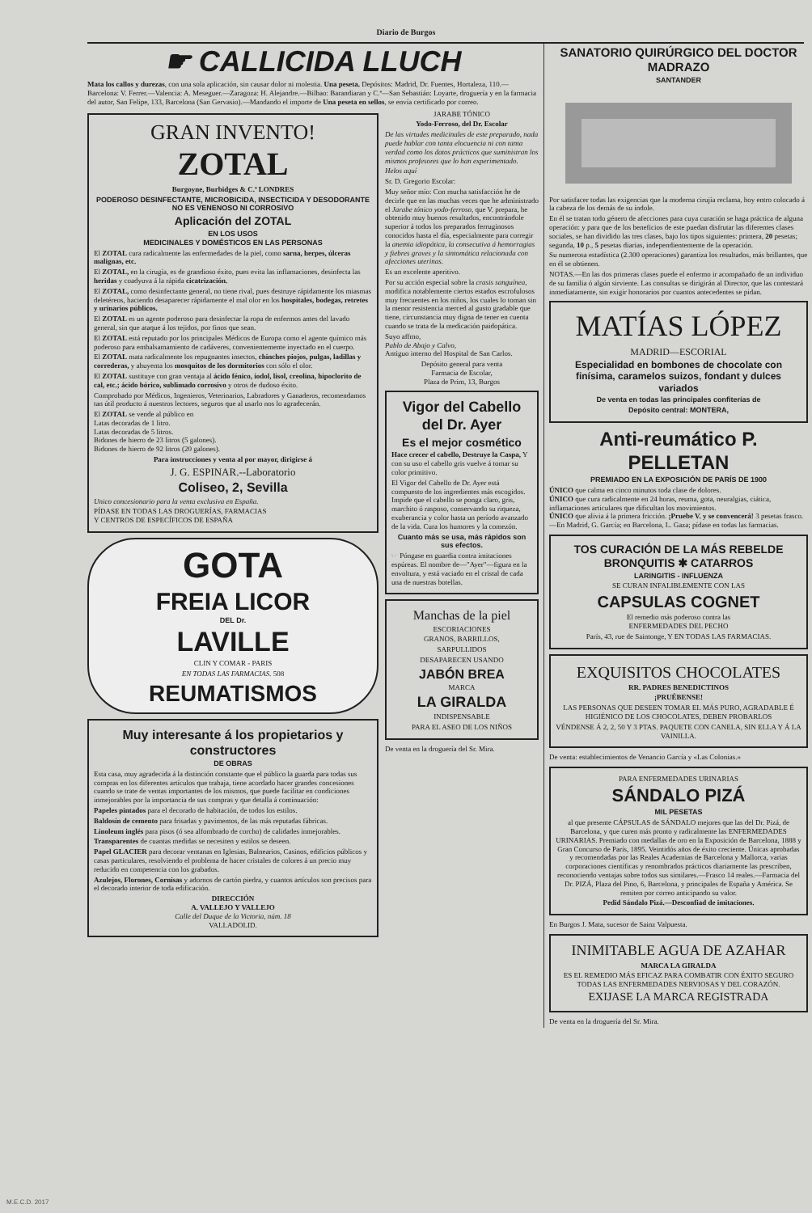Diario de Burgos
☛ CALLICIDA LLUCH
Mata los callos y durezas, con una sola aplicación, sin causar dolor ni molestia. Una peseta. Depósitos: Madrid, Dr. Fuentes, Hortaleza, 110.—Barcelona: V. Ferrer.—Valencia: A. Meseguer.—Zaragoza: H. Alejandre.—Bilbao: Barandiaran y C.ª—San Sebastián: Loyarte, droguería y en la farmacia del autor, San Felipe, 133, Barcelona (San Gervasio).—Mandando el importe de Una peseta en sellos, se envía certificado por correo.
GRAN INVENTO!
ZOTAL
Burgoyne, Burbidges & C.ª LONDRES
PODEROSO DESINFECTANTE, MICROBICIDA, INSECTICIDA Y DESODORANTE
NO ES VENENOSO NI CORROSIVO
Aplicación del ZOTAL
EN LOS USOS
MEDICINALES Y DOMÉSTICOS EN LAS PERSONAS
El ZOTAL cura radicalmente las enfermedades de la piel, como sarna, herpes, úlceras malignas, etc.
El ZOTAL, en la cirugía, es de grandioso éxito, pues evita las inflamaciones, desinfecta las heridas y coadyuva á la rápida cicatrización.
El ZOTAL, como desinfectante general, no tiene rival, pues destruye rápidamente los miasmas deletéreos, haciendo desaparecer rápidamente el mal olor en los hospitales, bodegas, retretes y urinarios públicos.
El ZOTAL es un agente poderoso para desinfectar la ropa de enfermos antes del lavado general, sin que ataque á los tejidos, por finos que sean.
El ZOTAL está reputado por los principales Médicos de Europa como el agente químico más poderoso para embalsamamiento de cadáveres, convenientemente inyectado en el cuerpo.
El ZOTAL mata radicalmente los repugnantes insectos, chinches piojos, pulgas, ladillas y correderas, y ahuyenta los mosquitos de los dormitorios con sólo el olor.
El ZOTAL sustituye con gran ventaja al ácido fénico, iodol, lisol, creolina, hipoclorito de cal, etc.; ácido bórico, sublimado corrosivo y otros de dudoso éxito.
Comprobado por Médicos, Ingenieros, Veterinarios, Labradores y Ganaderos, recomendamos tan útil producto á nuestros lectores, seguros que al usarlo nos lo agradecerán.
El ZOTAL se vende al público en
Latas decoradas de 1 litro.
Latas decoradas de 5 litros.
Bidones de hierro de 23 litros (5 galones).
Bidones de hierro de 92 litros (20 galones).
Para instrucciones y venta al por mayor, dirigirse á
J. G. ESPINAR.--Laboratorio
Coliseo, 2, Sevilla
Unico concesionario para la venta exclusiva en España.
PÍDASE EN TODAS LAS DROGUERÍAS, FARMACIAS
Y CENTROS DE ESPECÍFICOS DE ESPAÑA
GOTA
FREIA LICOR
DEL Dr.
LAVILLE
CLIN Y COMAR - PARIS
EN TODAS LAS FARMACIAS. 508
REUMATISMOS
Muy interesante á los propietarios y constructores
DE OBRAS
Esta casa, muy agradecida á la distinción constante que el público la guarda para todas sus compras en los diferentes artículos que trabaja, tiene acordado hacer grandes concesiones cuando se trate de ventas importantes de los mismos, que puede facilitar en condiciones inmejorables por la importancia de sus compras y que detalla á continuación:
Papeles pintados para el decorado de habitación, de todos los estilos.
Baldosín de cemento para frisadas y pavimentos, de las más reputadas fábricas.
Linoleum inglés para pisos (ó sea alfombrado de corcho) de calidades inmejorables.
Transparentes de cuantas medidas se necesiten y estilos se deseen.
Papel GLACIER para decorar ventanas en Iglesias, Balnearios, Casinos, edificios públicos y casas particulares, resolviendo el problema de hacer cristales de colores á un precio muy reducido en competencia con los grabados.
Azulejos, Florones, Cornisas y adornos de cartón piedra, y cuantos artículos son precisos para el decorado interior de toda edificación.
DIRECCIÓN
A. VALLEJO Y VALLEJO
Calle del Duque de la Victoria, núm. 18
VALLADOLID.
JARABE TÓNICO
Yodo-Ferroso, del Dr. Escolar
De las virtudes medicinales de este preparado, nada puede hablar con tanta elocuencia ni con tanta verdad como los datos prácticos que suministran los mismos profesores que lo han experimentado.
Helos aquí
Sr. D. Gregorio Escolar:
Muy señor mío: Con mucha satisfacción he de decirle que en las muchas veces que he administrado el Jarabe tónico yodo-ferroso, que V. prepara, he obtenido muy buenos resultados, encontrándole superior á todos los preparados ferruginosos conocidos hasta el día, especialmente para corregir la anemia idiopática, la consecutiva á hemorragias y fiebres graves y la sintomática relacionada con afecciones uterinas.
Es un excelente aperitivo.
Por su acción especial sobre la crasis sanguínea, modifica notablemente ciertos estados escrofulosos muy frecuentes en los niños, los cuales lo toman sin la menor resistencia merced al gusto gradable que tiene, circunstancia muy digna de tener en cuenta cuando se trata de la medicación paidopática.
Suyo affmo,
Pablo de Abajo y Calvo,
Antiguo interno del Hospital de San Carlos.
Depósito general para venta
Farmacia de Escolar,
Plaza de Prim, 13, Burgos
Vigor del Cabello del Dr. Ayer
Es el mejor cosmético
Hace crecer el cabello, Destruye la Caspa, Y con su uso el cabello gris vuelve á tomar su color primitivo.
El Vigor del Cabello de Dr. Ayer está compuesto de los ingredientes más escogidos. Impide que el cabello se ponga claro, gris, marchito ó rasposo, conservando su riqueza, exuberancia y color hasta un período avanzado de la vida. Cura los humores y la comezón.
Cuanto más se usa, más rápidos son sus efectos.
☞ Póngase en guardia contra imitaciones espúreas. El nombre de—"Ayer"—figura en la envoltura, y está vaciado en el cristal de cada una de nuestras botellas.
Manchas de la piel
ESCORIACIONES
GRANOS, BARRILLOS,
SARPULLIDOS
DESAPARECEN USANDO
JABÓN BREA
MARCA
LA GIRALDA
INDISPENSABLE
PARA EL ASEO DE LOS NIÑOS
De venta en la droguería del Sr. Mira.
SANATORIO QUIRÚRGICO DEL DOCTOR MADRAZO
SANTANDER
Por satisfacer todas las exigencias que la moderna cirujía reclama, hoy entro colocado á la cabeza de los demás de su índole.
En él se tratan todo género de afecciones para cuya curación se haga práctica de alguna operación: y para que de los beneficios de este puedan disfrutar las diferentes clases sociales, se han dividido las tres clases, bajo los tipos siguientes: primera, 20 pesetas; segunda, 10 p., 5 pesetas diarias, independientemente de la operación.
Su numerosa estadística (2.300 operaciones) garantiza los resultados, más brillantes, que en él se obtienen.
NOTAS.—En las dos primeras clases puede el enfermo ir acompañado de un individuo de su familia ó algún sirviente. Las consultas se dirigirán al Director, que las contestará inmediatamente, sin exigir honorarios por cuantos antecedentes se pidan.
MATÍAS LÓPEZ
MADRID—ESCORIAL
Especialidad en bombones de chocolate con finísima, caramelos suizos, fondant y dulces variados
De venta en todas las principales confiterías de
Depósito central: MONTERA,
Anti-reumático P. PELLETAN
PREMIADO EN LA EXPOSICIÓN DE PARÍS DE 1900
ÚNICO que calma en cinco minutos toda clase de dolores.
ÚNICO que cura radicalmente en 24 horas, reuma, gota, neuralgias, ciática, inflamaciones articulares que dificultan los movimientos.
ÚNICO que alivia á la primera fricción. ¡Pruebe V. y se convencerá! 3 pesetas frasco.—En Madrid, G. García; en Barcelona, L. Gaza; pídase en todas las farmacias.
TOS CURACIÓN DE LA MÁS REBELDE BRONQUITIS ✱ CATARROS
LARINGITIS - INFLUENZA
SE CURAN INFALIBLEMENTE CON LAS
CAPSULAS COGNET
El remedio más poderoso contra las
ENFERMEDADES DEL PECHO
París, 43, rue de Saintonge, Y EN TODAS LAS FARMACIAS.
EXQUISITOS CHOCOLATES
RR. PADRES BENEDICTINOS
¡PRUÉBENSE!
LAS PERSONAS QUE DESEEN TOMAR EL MÁS PURO, AGRADABLE É HIGIÉNICO DE LOS CHOCOLATES, DEBEN PROBARLOS
VÉNDENSE Á 2, 2, 50 Y 3 PTAS. PAQUETE CON CANELA, SIN ELLA Y Á LA VAINILLA.
De venta: establecimientos de Venancio García y «Las Colonias.»
PARA ENFERMEDADES URINARIAS
SÁNDALO PIZÁ
MIL PESETAS
al que presente CÁPSULAS de SÁNDALO mejores que las del Dr. Pizá, de Barcelona, y que curen más pronto y radicalmente las ENFERMEDADES URINARIAS. Premiado con medallas de oro en la Exposición de Barcelona, 1888 y Gran Concurso de París, 1895. Veintidós años de éxito creciente. Únicas aprobadas y recomendadas por las Reales Academias de Barcelona y Mallorca, varias corporaciones científicas y renombrados prácticos diariamente las prescriben, reconociendo ventajas sobre todos sus similares.—Frasco 14 reales.—Farmacia del Dr. PIZÁ, Plaza del Pino, 6, Barcelona, y principales de España y América. Se remiten por correo anticipando su valor.
Pedid Sándalo Pizá.—Desconfiad de imitaciones.
En Burgos J. Mata, sucesor de Sainz Valpuesta.
INIMITABLE AGUA DE AZAHAR
MARCA LA GIRALDA
ES EL REMEDIO MÁS EFICAZ PARA COMBATIR CON ÉXITO SEGURO TODAS LAS ENFERMEDADES NERVIOSAS Y DEL CORAZÓN.
EXIJASE LA MARCA REGISTRADA
De venta en la droguería del Sr. Mira.
M.E.C.D. 2017